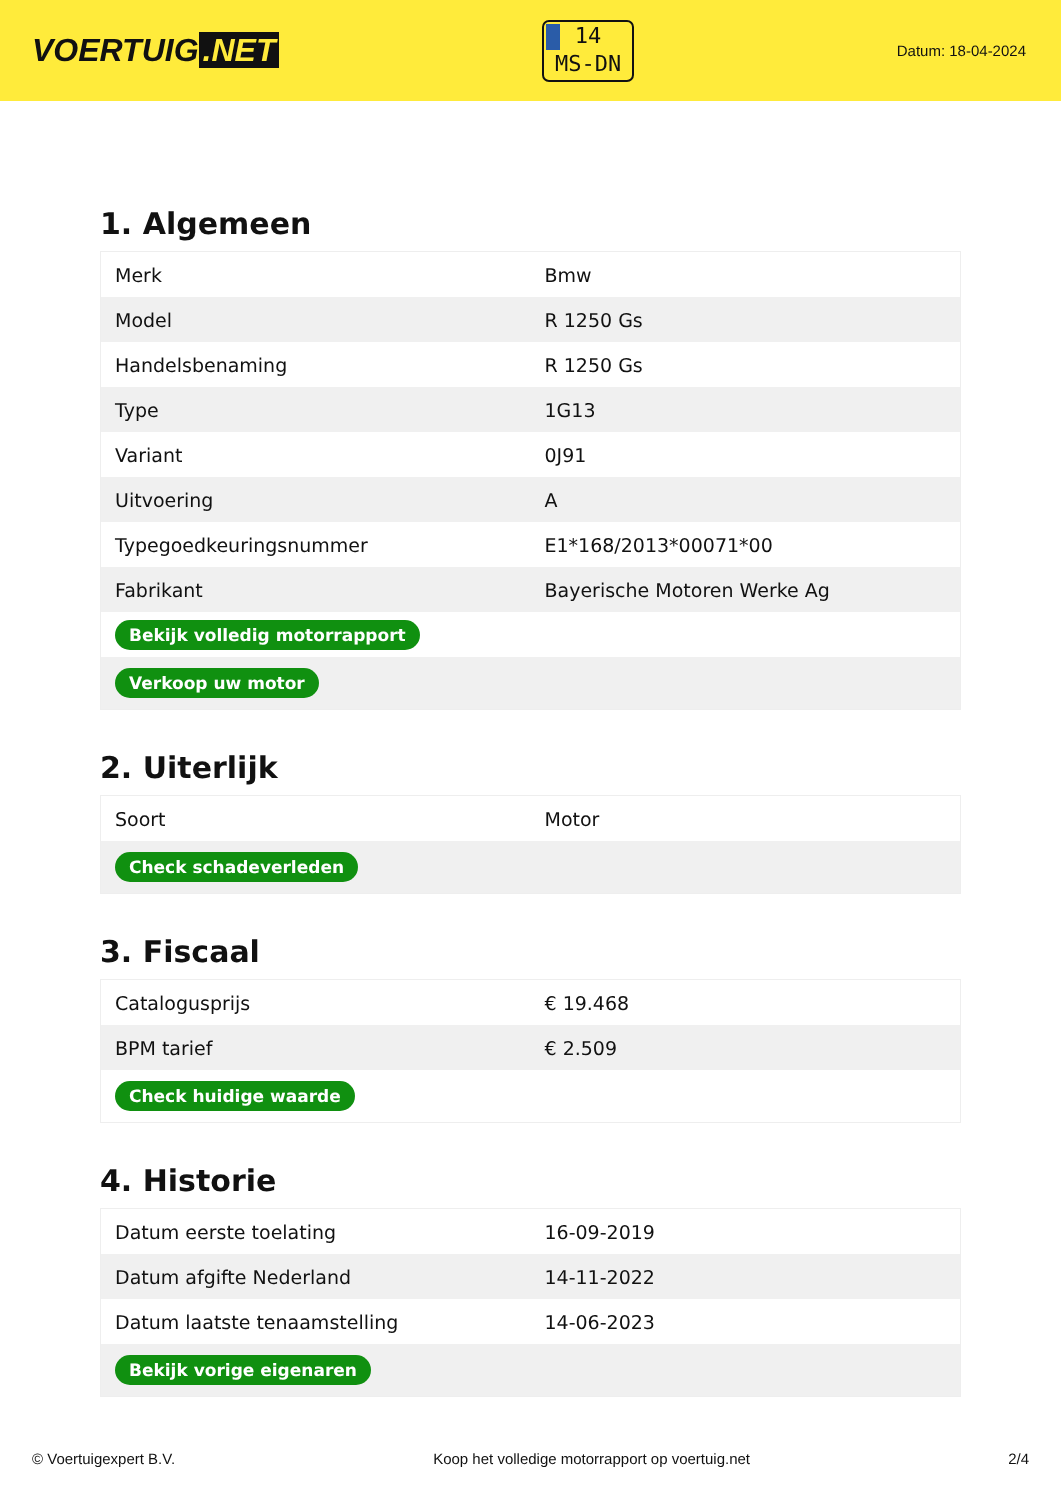VOERTUIG.NET
14
MS-DN
Datum: 18-04-2024
1. Algemeen
| Merk | Bmw |
| Model | R 1250 Gs |
| Handelsbenaming | R 1250 Gs |
| Type | 1G13 |
| Variant | 0J91 |
| Uitvoering | A |
| Typegoedkeuringsnummer | E1*168/2013*00071*00 |
| Fabrikant | Bayerische Motoren Werke Ag |
| Bekijk volledig motorrapport | |
| Verkoop uw motor | |
2. Uiterlijk
| Soort | Motor |
| Check schadeverleden | |
3. Fiscaal
| Catalogusprijs | € 19.468 |
| BPM tarief | € 2.509 |
| Check huidige waarde | |
4. Historie
| Datum eerste toelating | 16-09-2019 |
| Datum afgifte Nederland | 14-11-2022 |
| Datum laatste tenaamstelling | 14-06-2023 |
| Bekijk vorige eigenaren | |
© Voertuigexpert B.V. Koop het volledige motorrapport op voertuig.net 2/4